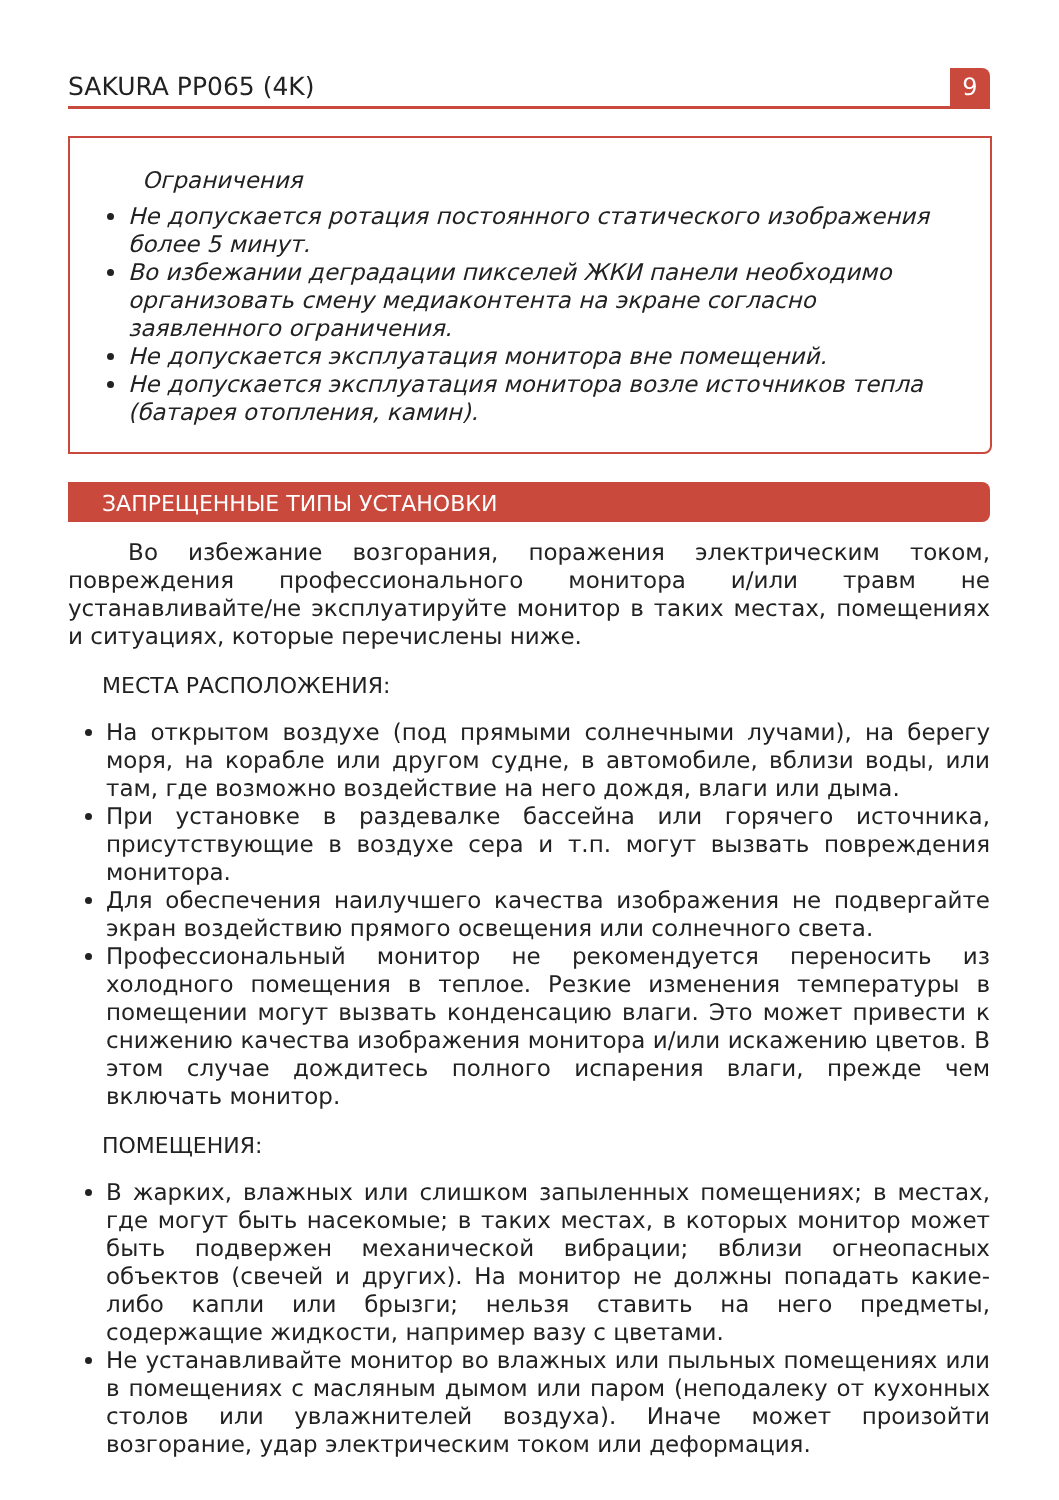SAKURA PP065 (4K) 9
Ограничения
Не допускается ротация постоянного статического изображения более 5 минут.
Во избежании деградации пикселей ЖКИ панели необходимо организовать смену медиаконтента на экране согласно заявленного ограничения.
Не допускается эксплуатация монитора вне помещений.
Не допускается эксплуатация монитора возле источников тепла (батарея отопления, камин).
ЗАПРЕЩЕННЫЕ ТИПЫ УСТАНОВКИ
Во избежание возгорания, поражения электрическим током, повреждения профессионального монитора и/или травм не устанавливайте/не эксплуатируйте монитор в таких местах, помещениях и ситуациях, которые перечислены ниже.
МЕСТА РАСПОЛОЖЕНИЯ:
На открытом воздухе (под прямыми солнечными лучами), на берегу моря, на корабле или другом судне, в автомобиле, вблизи воды, или там, где возможно воздействие на него дождя, влаги или дыма.
При установке в раздевалке бассейна или горячего источника, присутствующие в воздухе сера и т.п. могут вызвать повреждения монитора.
Для обеспечения наилучшего качества изображения не подвергайте экран воздействию прямого освещения или солнечного света.
Профессиональный монитор не рекомендуется переносить из холодного помещения в теплое. Резкие изменения температуры в помещении могут вызвать конденсацию влаги. Это может привести к снижению качества изображения монитора и/или искажению цветов. В этом случае дождитесь полного испарения влаги, прежде чем включать монитор.
ПОМЕЩЕНИЯ:
В жарких, влажных или слишком запыленных помещениях; в местах, где могут быть насекомые; в таких местах, в которых монитор может быть подвержен механической вибрации; вблизи огнеопасных объектов (свечей и других). На монитор не должны попадать какие-либо капли или брызги; нельзя ставить на него предметы, содержащие жидкости, например вазу с цветами.
Не устанавливайте монитор во влажных или пыльных помещениях или в помещениях с масляным дымом или паром (неподалеку от кухонных столов или увлажнителей воздуха). Иначе может произойти возгорание, удар электрическим током или деформация.